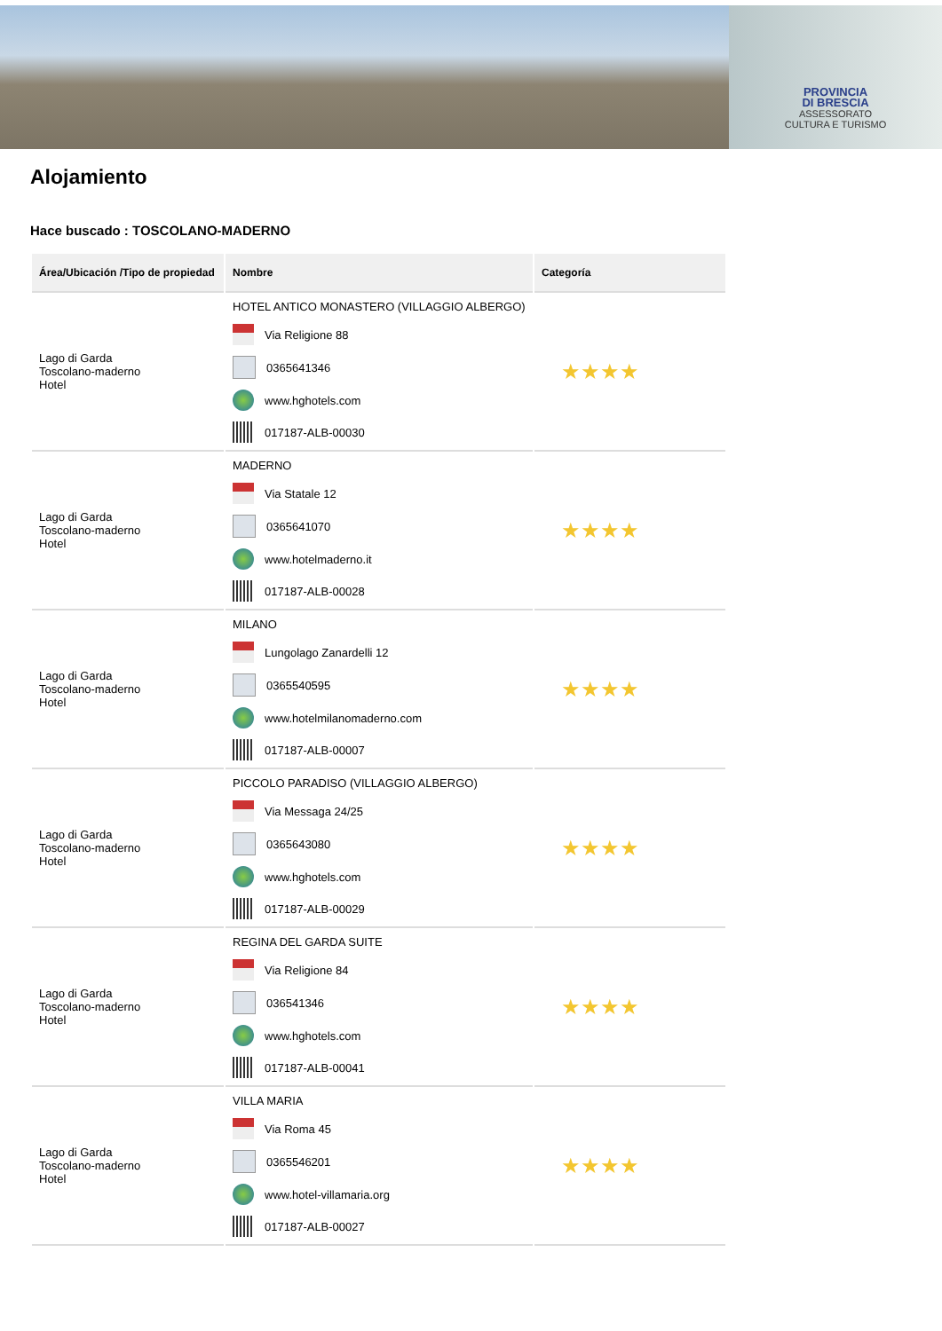PROVINCIA
DI BRESCIA
ASSESSORATO
CULTURA E TURISMO
Alojamiento
Hace buscado : TOSCOLANO-MADERNO
| Área/Ubicación /Tipo de propiedad | Nombre | Categoría |
| --- | --- | --- |
| Lago di Garda Toscolano-maderno Hotel | HOTEL ANTICO MONASTERO (VILLAGGIO ALBERGO) Via Religione 88 0365641346 www.hghotels.com 017187-ALB-00030 | ★★★★ |
| Lago di Garda Toscolano-maderno Hotel | MADERNO Via Statale 12 0365641070 www.hotelmaderno.it 017187-ALB-00028 | ★★★★ |
| Lago di Garda Toscolano-maderno Hotel | MILANO Lungolago Zanardelli 12 0365540595 www.hotelmilanomaderno.com 017187-ALB-00007 | ★★★★ |
| Lago di Garda Toscolano-maderno Hotel | PICCOLO PARADISO (VILLAGGIO ALBERGO) Via Messaga 24/25 0365643080 www.hghotels.com 017187-ALB-00029 | ★★★★ |
| Lago di Garda Toscolano-maderno Hotel | REGINA DEL GARDA SUITE Via Religione 84 036541346 www.hghotels.com 017187-ALB-00041 | ★★★★ |
| Lago di Garda Toscolano-maderno Hotel | VILLA MARIA Via Roma 45 0365546201 www.hotel-villamaria.org 017187-ALB-00027 | ★★★★ |